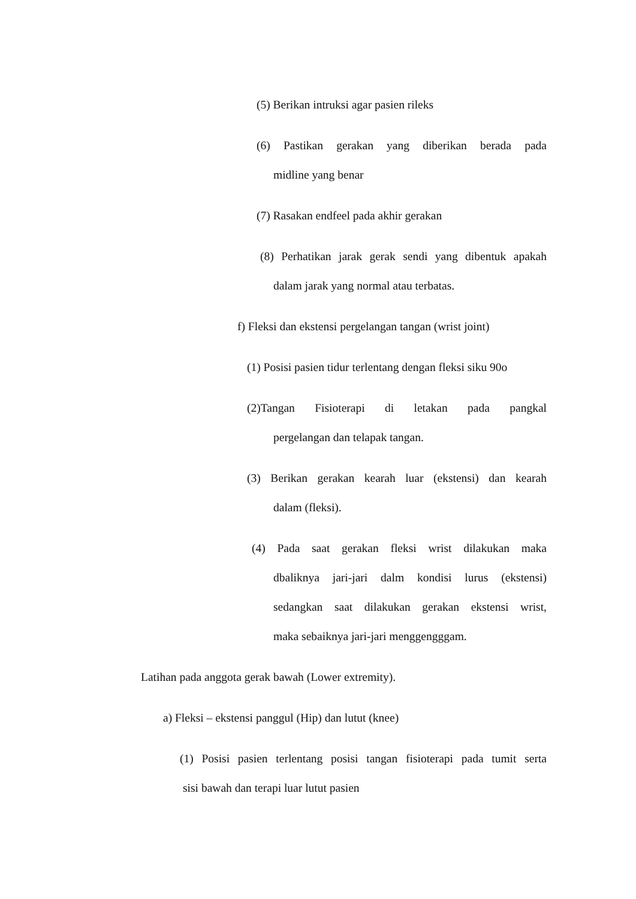(5) Berikan intruksi agar pasien rileks
(6) Pastikan gerakan yang diberikan berada pada
midline yang benar
(7) Rasakan endfeel pada akhir gerakan
(8) Perhatikan jarak gerak sendi yang dibentuk apakah
dalam jarak yang normal atau terbatas.
f) Fleksi dan ekstensi pergelangan tangan (wrist joint)
(1) Posisi pasien tidur terlentang dengan fleksi siku 90o
(2)Tangan Fisioterapi di letakan pada pangkal
pergelangan dan telapak tangan.
(3) Berikan gerakan kearah luar (ekstensi) dan kearah
dalam (fleksi).
(4) Pada saat gerakan fleksi wrist dilakukan maka
dbaliknya jari-jari dalm kondisi lurus (ekstensi)
sedangkan saat dilakukan gerakan ekstensi wrist,
maka sebaiknya jari-jari menggengggam.
Latihan pada anggota gerak bawah (Lower extremity).
a) Fleksi – ekstensi panggul (Hip) dan lutut (knee)
(1) Posisi pasien terlentang posisi tangan fisioterapi pada tumit serta
sisi bawah dan terapi luar lutut pasien